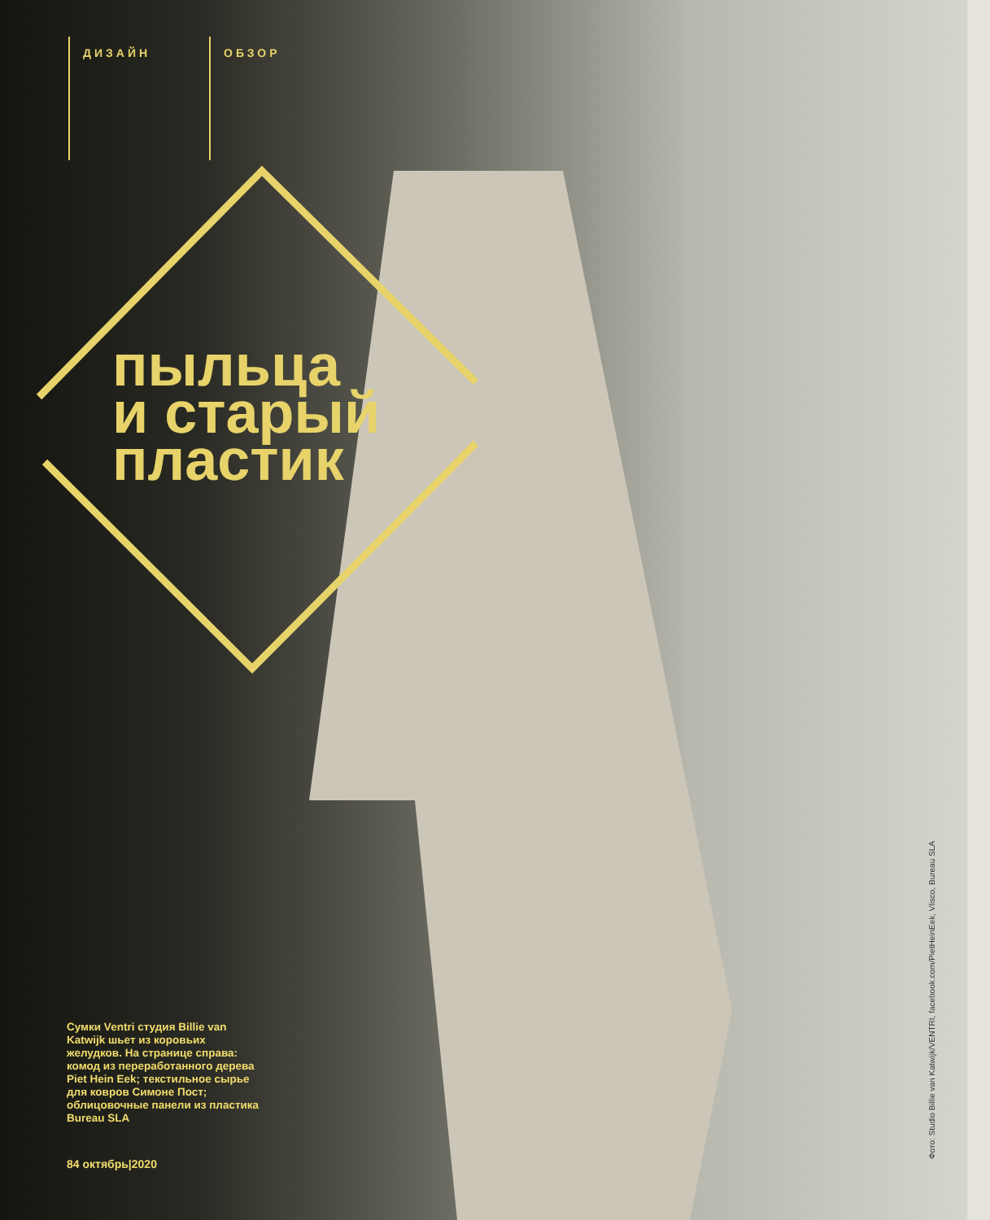ДИЗАЙН
ОБЗОР
пыльца
и старый
пластик
Сумки Ventri студия Billie van Katwijk шьет из коровьих желудков. На странице справа: комод из переработанного дерева Piet Hein Eek; текстильное сырье для ковров Симоне Пост; облицовочные панели из пластика Bureau SLA
84 октябрь|2020
Фото: Studio Billie van Katwijk/VENTRI, facebook.com/PietHeinEek, Vlisco, Bureau SLA